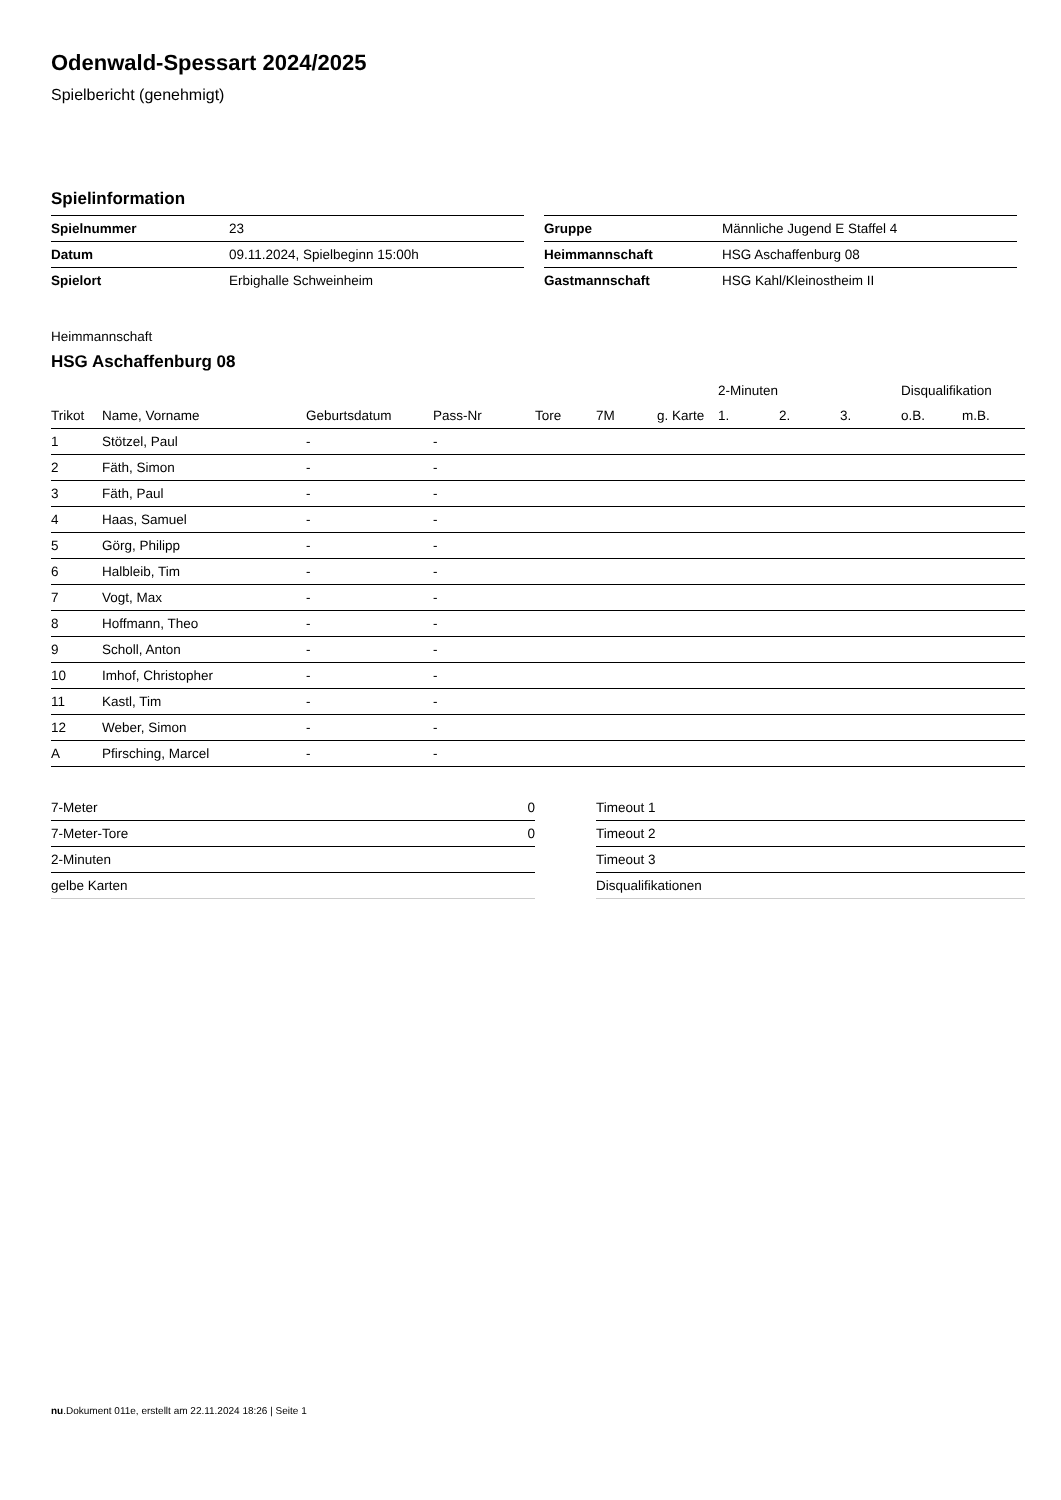Odenwald-Spessart 2024/2025
Spielbericht (genehmigt)
Spielinformation
| Spielnummer | 23 |
| Datum | 09.11.2024, Spielbeginn 15:00h |
| Spielort | Erbighalle Schweinheim |
| Gruppe | Männliche Jugend E Staffel 4 |
| Heimmannschaft | HSG Aschaffenburg 08 |
| Gastmannschaft | HSG Kahl/Kleinostheim II |
Heimmannschaft
HSG Aschaffenburg 08
| | | | | | | | 2-Minuten | | | Disqualifikation | |
| --- | --- | --- | --- | --- | --- | --- | --- | --- | --- | --- | --- |
| Trikot | Name, Vorname | Geburtsdatum | Pass-Nr | Tore | 7M | g. Karte | 1. | 2. | 3. | o.B. | m.B. |
| 1 | Stötzel, Paul | - | - | | | | | | | | |
| 2 | Fäth, Simon | - | - | | | | | | | | |
| 3 | Fäth, Paul | - | - | | | | | | | | |
| 4 | Haas, Samuel | - | - | | | | | | | | |
| 5 | Görg, Philipp | - | - | | | | | | | | |
| 6 | Halbleib, Tim | - | - | | | | | | | | |
| 7 | Vogt, Max | - | - | | | | | | | | |
| 8 | Hoffmann, Theo | - | - | | | | | | | | |
| 9 | Scholl, Anton | - | - | | | | | | | | |
| 10 | Imhof, Christopher | - | - | | | | | | | | |
| 11 | Kastl, Tim | - | - | | | | | | | | |
| 12 | Weber, Simon | - | - | | | | | | | | |
| A | Pfirsching, Marcel | - | - | | | | | | | | |
| 7-Meter | 0 |
| 7-Meter-Tore | 0 |
| 2-Minuten | |
| gelbe Karten | |
| Timeout 1 |
| Timeout 2 |
| Timeout 3 |
| Disqualifikationen |
nu.Dokument 011e, erstellt am 22.11.2024 18:26 | Seite 1